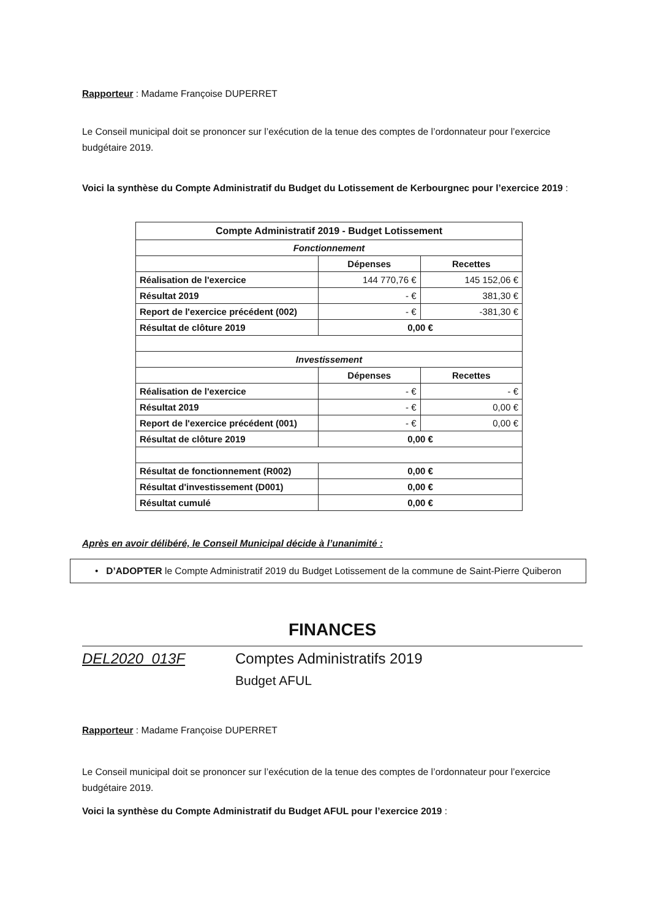Rapporteur : Madame Françoise DUPERRET
Le Conseil municipal doit se prononcer sur l’exécution de la tenue des comptes de l’ordonnateur pour l’exercice budgétaire 2019.
Voici la synthèse du Compte Administratif du Budget du Lotissement de Kerbourgnec pour l’exercice 2019 :
| Compte Administratif 2019 - Budget Lotissement | | |
| Fonctionnement | | |
| | Dépenses | Recettes |
| Réalisation de l'exercice | 144 770,76 € | 145 152,06 € |
| Résultat 2019 | - € | 381,30 € |
| Report de l'exercice précédent (002) | - € | -381,30 € |
| Résultat de clôture 2019 | 0,00 € | |
| Investissement | | |
| | Dépenses | Recettes |
| Réalisation de l'exercice | - € | - € |
| Résultat 2019 | - € | 0,00 € |
| Report de l'exercice précédent (001) | - € | 0,00 € |
| Résultat de clôture 2019 | 0,00 € | |
| Résultat de fonctionnement (R002) | 0,00 € | |
| Résultat d'investissement (D001) | 0,00 € | |
| Résultat cumulé | 0,00 € | |
Après en avoir délibéré, le Conseil Municipal décide à l’unanimité :
• D’ADOPTER le Compte Administratif 2019 du Budget Lotissement de la commune de Saint-Pierre Quiberon
FINANCES
DEL2020_013F Comptes Administratifs 2019
Budget AFUL
Rapporteur : Madame Françoise DUPERRET
Le Conseil municipal doit se prononcer sur l’exécution de la tenue des comptes de l’ordonnateur pour l’exercice budgétaire 2019.
Voici la synthèse du Compte Administratif du Budget AFUL pour l’exercice 2019 :